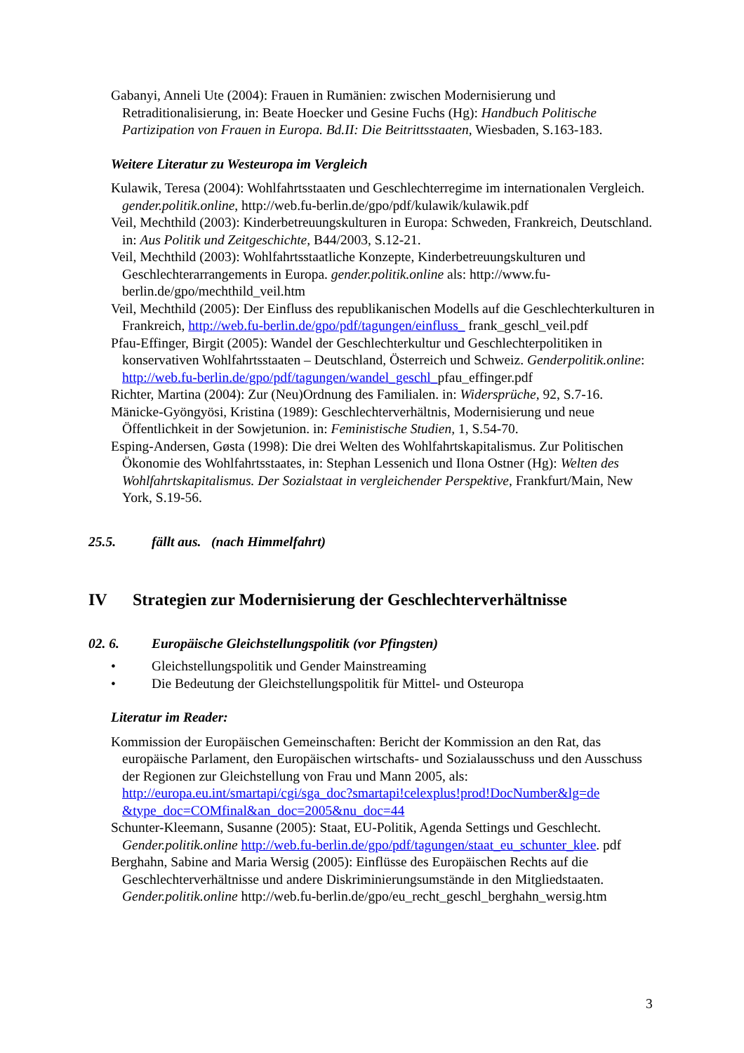Gabanyi, Anneli Ute (2004): Frauen in Rumänien: zwischen Modernisierung und Retraditionalisierung, in: Beate Hoecker und Gesine Fuchs (Hg): Handbuch Politische Partizipation von Frauen in Europa. Bd.II: Die Beitrittsstaaten, Wiesbaden, S.163-183.
Weitere Literatur zu Westeuropa im Vergleich
Kulawik, Teresa (2004): Wohlfahrtsstaaten und Geschlechterregime im internationalen Vergleich. gender.politik.online, http://web.fu-berlin.de/gpo/pdf/kulawik/kulawik.pdf
Veil, Mechthild (2003): Kinderbetreuungskulturen in Europa: Schweden, Frankreich, Deutschland. in: Aus Politik und Zeitgeschichte, B44/2003, S.12-21.
Veil, Mechthild (2003): Wohlfahrtsstaatliche Konzepte, Kinderbetreuungskulturen und Geschlechterarrangements in Europa. gender.politik.online als: http://www.fu-berlin.de/gpo/mechthild_veil.htm
Veil, Mechthild (2005): Der Einfluss des republikanischen Modells auf die Geschlechterkulturen in Frankreich, http://web.fu-berlin.de/gpo/pdf/tagungen/einfluss_ frank_geschl_veil.pdf
Pfau-Effinger, Birgit (2005): Wandel der Geschlechterkultur und Geschlechterpolitiken in konservativen Wohlfahrtsstaaten – Deutschland, Österreich und Schweiz. Genderpolitik.online: http://web.fu-berlin.de/gpo/pdf/tagungen/wandel_geschl_pfau_effinger.pdf
Richter, Martina (2004): Zur (Neu)Ordnung des Familialen. in: Widersprüche, 92, S.7-16.
Mänicke-Gyöngyösi, Kristina (1989): Geschlechterverhältnis, Modernisierung und neue Öffentlichkeit in der Sowjetunion. in: Feministische Studien, 1, S.54-70.
Esping-Andersen, Gøsta (1998): Die drei Welten des Wohlfahrtskapitalismus. Zur Politischen Ökonomie des Wohlfahrtsstaates, in: Stephan Lessenich und Ilona Ostner (Hg): Welten des Wohlfahrtskapitalismus. Der Sozialstaat in vergleichender Perspektive, Frankfurt/Main, New York, S.19-56.
25.5. fällt aus. (nach Himmelfahrt)
IV Strategien zur Modernisierung der Geschlechterverhältnisse
02. 6. Europäische Gleichstellungspolitik (vor Pfingsten)
• Gleichstellungspolitik und Gender Mainstreaming
• Die Bedeutung der Gleichstellungspolitik für Mittel- und Osteuropa
Literatur im Reader:
Kommission der Europäischen Gemeinschaften: Bericht der Kommission an den Rat, das europäische Parlament, den Europäischen wirtschafts- und Sozialausschuss und den Ausschuss der Regionen zur Gleichstellung von Frau und Mann 2005, als: http://europa.eu.int/smartapi/cgi/sga_doc?smartapi!celexplus!prod!DocNumber&lg=de &type_doc=COMfinal&an_doc=2005&nu_doc=44
Schunter-Kleemann, Susanne (2005): Staat, EU-Politik, Agenda Settings und Geschlecht. Gender.politik.online http://web.fu-berlin.de/gpo/pdf/tagungen/staat_eu_schunter_klee. pdf
Berghahn, Sabine and Maria Wersig (2005): Einflüsse des Europäischen Rechts auf die Geschlechterverhältnisse und andere Diskriminierungsumstände in den Mitgliedstaaten. Gender.politik.online http://web.fu-berlin.de/gpo/eu_recht_geschl_berghahn_wersig.htm
3